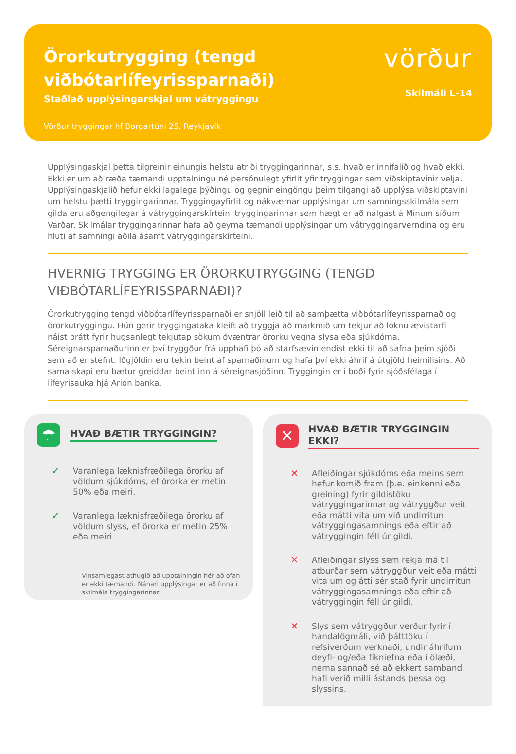Örorkutrygging (tengd
viðbótarlífeyrissparnaði)
Staðlað upplýsingarskjal um vátryggingu
Vörður tryggingar hf Borgartúni 25, Reykjavík
vörður
Skilmáli L-14
Upplýsingaskjal þetta tilgreinir einungis helstu atriði tryggingarinnar, s.s. hvað er innifalið og hvað ekki. Ekki er um að ræða tæmandi upptalningu né persónulegt yfirlit yfir tryggingar sem viðskiptavinir velja. Upplýsingaskjalið hefur ekki lagalega þýðingu og gegnir eingöngu þeim tilgangi að upplýsa viðskiptavini um helstu þætti tryggingarinnar. Tryggingayfirlit og nákvæmar upplýsingar um samningsskilmála sem gilda eru aðgengilegar á vátryggingarskírteini tryggingarinnar sem hægt er að nálgast á Mínum síðum Varðar. Skilmálar tryggingarinnar hafa að geyma tæmandi upplýsingar um vátryggingarverndina og eru hluti af samningi aðila ásamt vátryggingarskírteini.
HVERNIG TRYGGING ER ÖRORKUTRYGGING (TENGD VIÐBÓTARLÍFEYRISSPARNAÐI)?
Örorkutrygging tengd viðbótarlífeyrissparnaði er snjöll leið til að samþætta viðbótarlífeyrissparnað og örorkutryggingu. Hún gerir tryggingataka kleift að tryggja að markmið um tekjur að loknu ævistarfi náist þrátt fyrir hugsanlegt tekjutap sökum óvæntrar örorku vegna slysa eða sjúkdóma. Séreignarsparnaðurinn er því tryggður frá upphafi þó að starfsævin endist ekki til að safna þeim sjóði sem að er stefnt. Iðgjöldin eru tekin beint af sparnaðinum og hafa því ekki áhrif á útgjöld heimilisins. Að sama skapi eru bætur greiddar beint inn á séreignasjóðinn. Tryggingin er í boði fyrir sjóðsfélaga í lífeyrisauka hjá Arion banka.
☂
HVAÐ BÆTIR TRYGGINGIN?
✓ Varanlega læknisfræðilega örorku af völdum sjúkdóms, ef örorka er metin 50% eða meiri.
✓ Varanlega læknisfræðilega örorku af völdum slyss, ef örorka er metin 25% eða meiri.
Vinsamlegast athugið að upptalningin hér að ofan er ekki tæmandi. Nánari upplýsingar er að finna í skilmála tryggingarinnar.
✕
HVAÐ BÆTIR TRYGGINGIN EKKI?
✕ Afleiðingar sjúkdóms eða meins sem hefur komið fram (þ.e. einkenni eða greining) fyrir gildistöku vátryggingarinnar og vátryggður veit eða mátti vita um við undirritun vátryggingasamnings eða eftir að vátryggingin féll úr gildi.
✕ Afleiðingar slyss sem rekja má til atburðar sem vátryggður veit eða mátti vita um og átti sér stað fyrir undirritun vátryggingasamnings eða eftir að vátryggingin féll úr gildi.
✕ Slys sem vátryggður verður fyrir í handalögmáli, við þátttöku í refsiverðum verknaði, undir áhrifum deyfi- og/eða fíkniefna eða í ölæði, nema sannað sé að ekkert samband hafi verið milli ástands þessa og slyssins.